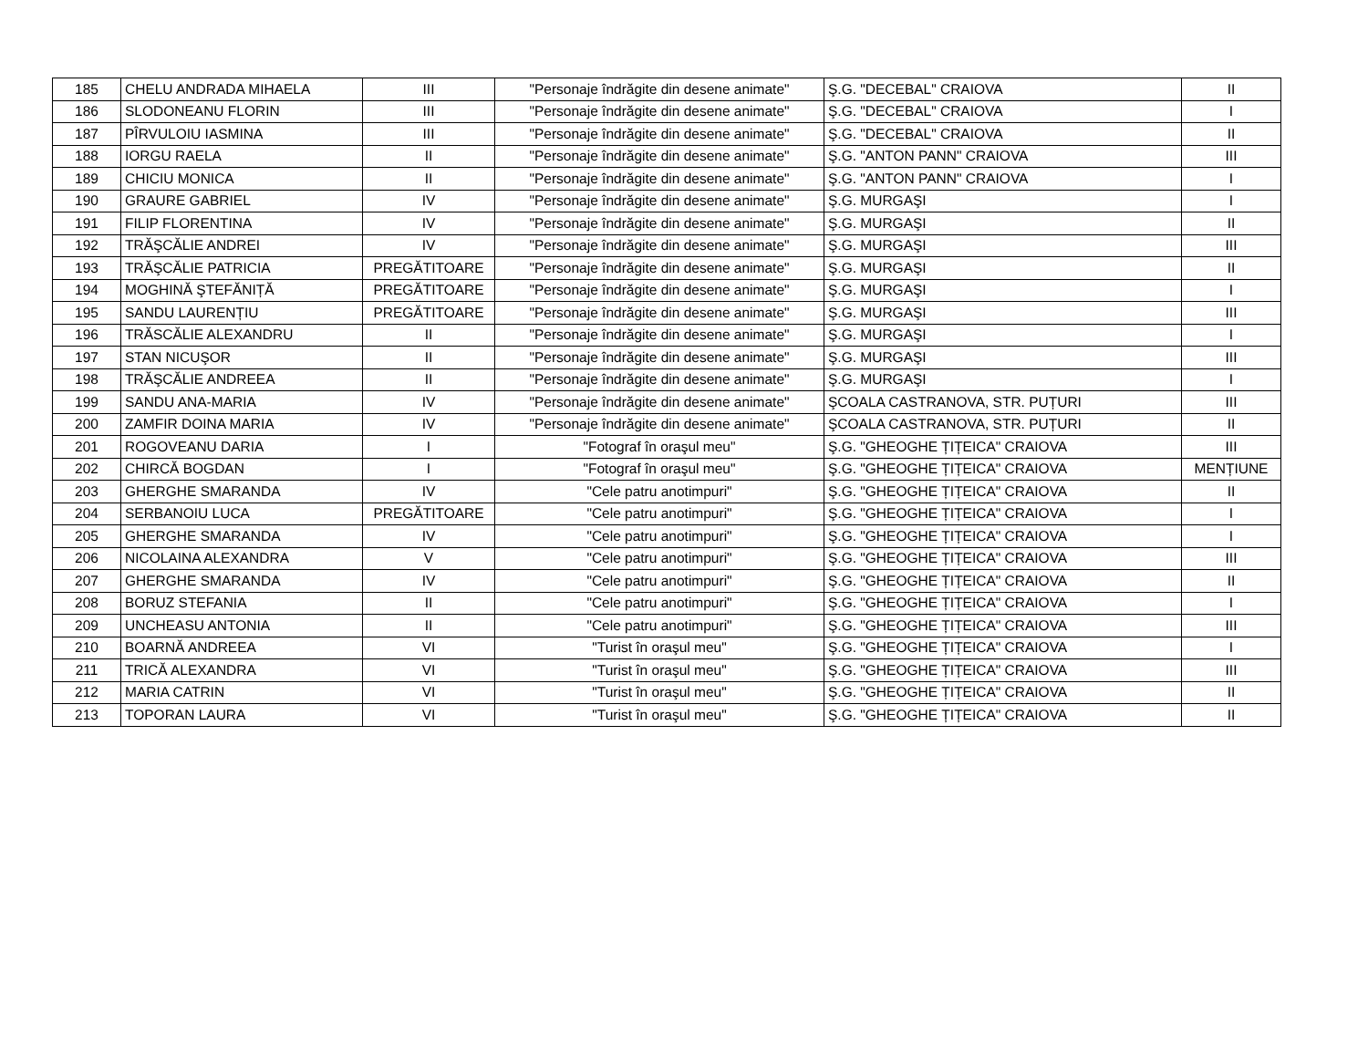| 185 | CHELU ANDRADA MIHAELA | III | "Personaje îndrăgite din desene animate" | Ş.G. "DECEBAL" CRAIOVA | II |
| 186 | SLODONEANU FLORIN | III | "Personaje îndrăgite din desene animate" | Ş.G. "DECEBAL" CRAIOVA | I |
| 187 | PÎRVULOIU IASMINA | III | "Personaje îndrăgite din desene animate" | Ş.G. "DECEBAL" CRAIOVA | II |
| 188 | IORGU RAELA | II | "Personaje îndrăgite din desene animate" | Ş.G. "ANTON PANN" CRAIOVA | III |
| 189 | CHICIU MONICA | II | "Personaje îndrăgite din desene animate" | Ş.G. "ANTON PANN" CRAIOVA | I |
| 190 | GRAURE GABRIEL | IV | "Personaje îndrăgite din desene animate" | Ş.G. MURGAŞI | I |
| 191 | FILIP FLORENTINA | IV | "Personaje îndrăgite din desene animate" | Ş.G. MURGAŞI | II |
| 192 | TRĂŞCĂLIE ANDREI | IV | "Personaje îndrăgite din desene animate" | Ş.G. MURGAŞI | III |
| 193 | TRĂŞCĂLIE PATRICIA | PREGĂTITOARE | "Personaje îndrăgite din desene animate" | Ş.G. MURGAŞI | II |
| 194 | MOGHINĂ ŞTEFĂNIȚĂ | PREGĂTITOARE | "Personaje îndrăgite din desene animate" | Ş.G. MURGAŞI | I |
| 195 | SANDU LAURENȚIU | PREGĂTITOARE | "Personaje îndrăgite din desene animate" | Ş.G. MURGAŞI | III |
| 196 | TRĂSCĂLIE ALEXANDRU | II | "Personaje îndrăgite din desene animate" | Ş.G. MURGAŞI | I |
| 197 | STAN NICUŞOR | II | "Personaje îndrăgite din desene animate" | Ş.G. MURGAŞI | III |
| 198 | TRĂŞCĂLIE ANDREEA | II | "Personaje îndrăgite din desene animate" | Ş.G. MURGAŞI | I |
| 199 | SANDU ANA-MARIA | IV | "Personaje îndrăgite din desene animate" | ŞCOALA CASTRANOVA, STR. PUȚURI | III |
| 200 | ZAMFIR DOINA MARIA | IV | "Personaje îndrăgite din desene animate" | ŞCOALA CASTRANOVA, STR. PUȚURI | II |
| 201 | ROGOVEANU DARIA | I | "Fotograf în oraşul meu" | Ş.G. "GHEOGHE ȚIȚEICA" CRAIOVA | III |
| 202 | CHIRCĂ BOGDAN | I | "Fotograf în oraşul meu" | Ş.G. "GHEOGHE ȚIȚEICA" CRAIOVA | MENȚIUNE |
| 203 | GHERGHE SMARANDA | IV | "Cele patru anotimpuri" | Ş.G. "GHEOGHE ȚIȚEICA" CRAIOVA | II |
| 204 | SERBANOIU LUCA | PREGĂTITOARE | "Cele patru anotimpuri" | Ş.G. "GHEOGHE ȚIȚEICA" CRAIOVA | I |
| 205 | GHERGHE SMARANDA | IV | "Cele patru anotimpuri" | Ş.G. "GHEOGHE ȚIȚEICA" CRAIOVA | I |
| 206 | NICOLAINA ALEXANDRA | V | "Cele patru anotimpuri" | Ş.G. "GHEOGHE ȚIȚEICA" CRAIOVA | III |
| 207 | GHERGHE SMARANDA | IV | "Cele patru anotimpuri" | Ş.G. "GHEOGHE ȚIȚEICA" CRAIOVA | II |
| 208 | BORUZ STEFANIA | II | "Cele patru anotimpuri" | Ş.G. "GHEOGHE ȚIȚEICA" CRAIOVA | I |
| 209 | UNCHEASU ANTONIA | II | "Cele patru anotimpuri" | Ş.G. "GHEOGHE ȚIȚEICA" CRAIOVA | III |
| 210 | BOARNĂ ANDREEA | VI | "Turist în oraşul meu" | Ş.G. "GHEOGHE ȚIȚEICA" CRAIOVA | I |
| 211 | TRICĂ ALEXANDRA | VI | "Turist în oraşul meu" | Ş.G. "GHEOGHE ȚIȚEICA" CRAIOVA | III |
| 212 | MARIA CATRIN | VI | "Turist în oraşul meu" | Ş.G. "GHEOGHE ȚIȚEICA" CRAIOVA | II |
| 213 | TOPORAN LAURA | VI | "Turist în oraşul meu" | Ş.G. "GHEOGHE ȚIȚEICA" CRAIOVA | II |